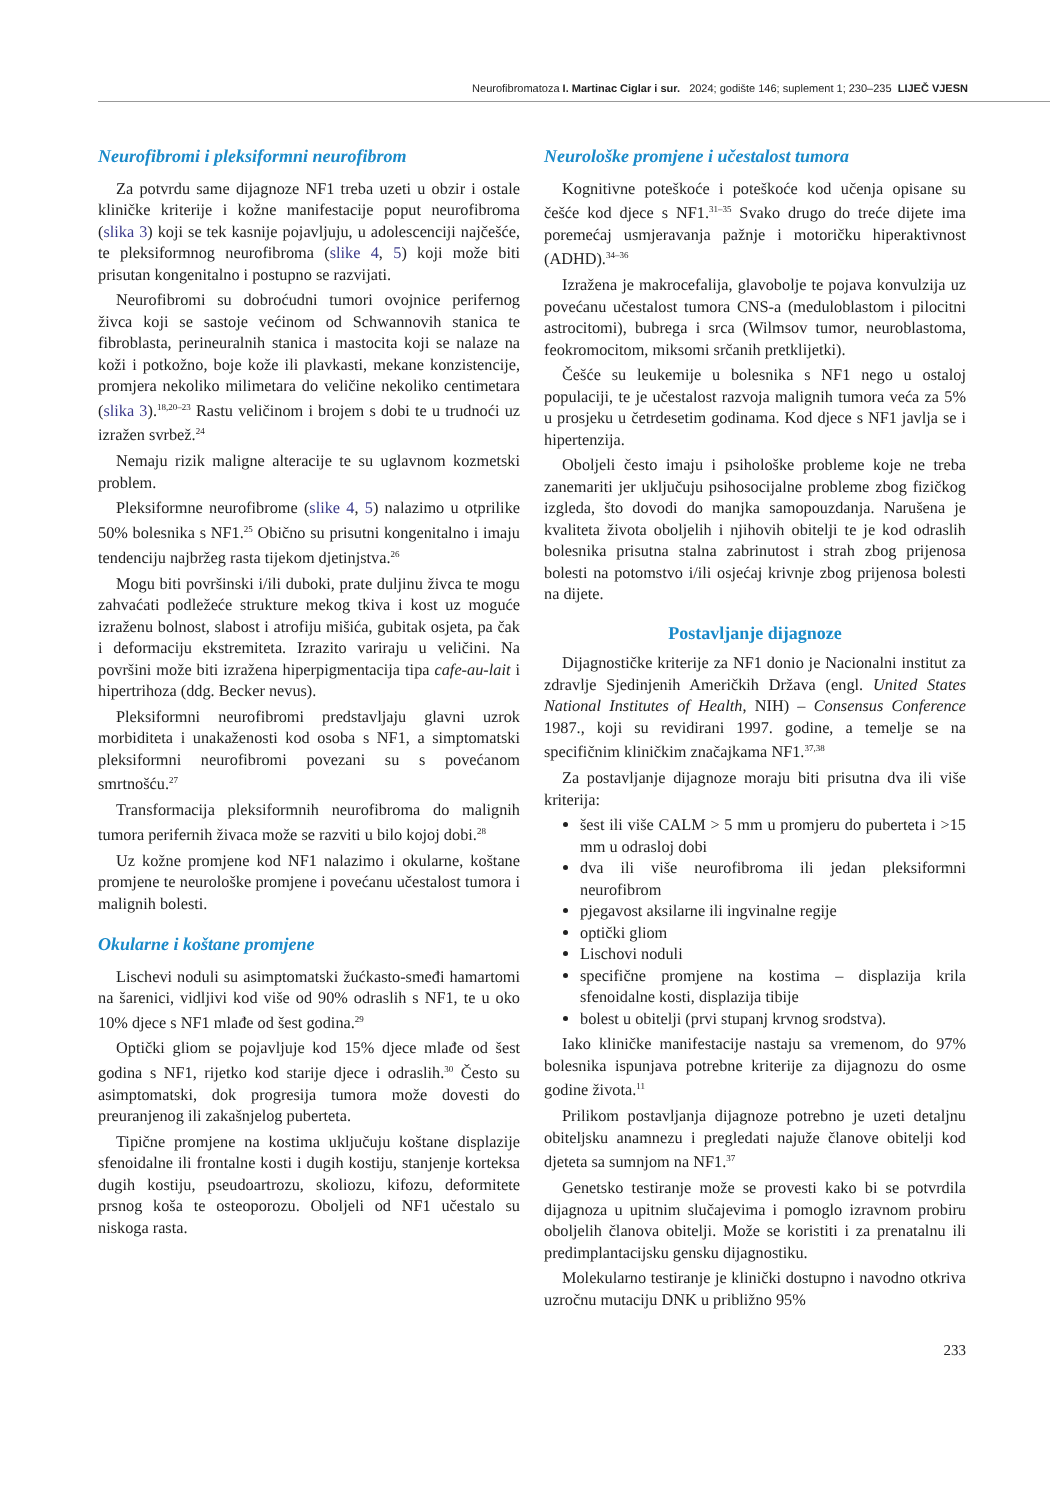Neurofibromatoza I. Martinac Ciglar i sur. 2024; godište 146; suplement 1; 230–235 LIJEČ VJESN
Neurofibromi i pleksiformni neurofibrom
Za potvrdu same dijagnoze NF1 treba uzeti u obzir i ostale kliničke kriterije i kožne manifestacije poput neurofibroma (slika 3) koji se tek kasnije pojavljuju, u adolescenciji najčešće, te pleksiformnog neurofibroma (slike 4, 5) koji može biti prisutan kongenitalno i postupno se razvijati.
Neurofibromi su dobroćudni tumori ovojnice perifernog živca koji se sastoje većinom od Schwannovih stanica te fibroblasta, perineuralnih stanica i mastocita koji se nalaze na koži i potkožno, boje kože ili plavkasti, mekane konzistencije, promjera nekoliko milimetara do veličine nekoliko centimetara (slika 3).<sup>18,20–23</sup> Rastu veličinom i brojem s dobi te u trudnoći uz izražen svrbež.<sup>24</sup>
Nemaju rizik maligne alteracije te su uglavnom kozmetski problem.
Pleksiformne neurofibrome (slike 4, 5) nalazimo u otprilike 50% bolesnika s NF1.<sup>25</sup> Obično su prisutni kongenitalno i imaju tendenciju najbržeg rasta tijekom djetinjstva.<sup>26</sup>
Mogu biti površinski i/ili duboki, prate duljinu živca te mogu zahvaćati podležeće strukture mekog tkiva i kost uz moguće izraženu bolnost, slabost i atrofiju mišića, gubitak osjeta, pa čak i deformaciju ekstremiteta. Izrazito variraju u veličini. Na površini može biti izražena hiperpigmentacija tipa cafe-au-lait i hipertrihoza (ddg. Becker nevus).
Pleksiformni neurofibromi predstavljaju glavni uzrok morbiditeta i unakaženosti kod osoba s NF1, a simptomatski pleksiformni neurofibromi povezani su s povećanom smrtnošću.<sup>27</sup>
Transformacija pleksiformnih neurofibroma do malignih tumora perifernih živaca može se razviti u bilo kojoj dobi.<sup>28</sup>
Uz kožne promjene kod NF1 nalazimo i okularne, koštane promjene te neurološke promjene i povećanu učestalost tumora i malignih bolesti.
Okularne i koštane promjene
Lischevi noduli su asimptomatski žućkasto-smeđi hamartomi na šarenici, vidljivi kod više od 90% odraslih s NF1, te u oko 10% djece s NF1 mlađe od šest godina.<sup>29</sup>
Optički gliom se pojavljuje kod 15% djece mlađe od šest godina s NF1, rijetko kod starije djece i odraslih.<sup>30</sup> Često su asimptomatski, dok progresija tumora može dovesti do preuranjenog ili zakašnjelog puberteta.
Tipične promjene na kostima uključuju koštane displazije sfenoidalne ili frontalne kosti i dugih kostiju, stanjenje korteksa dugih kostiju, pseudoartrozu, skoliozu, kifozu, deformitete prsnog koša te osteoporozu. Oboljeli od NF1 učestalo su niskoga rasta.
Neurološke promjene i učestalost tumora
Kognitivne poteškoće i poteškoće kod učenja opisane su češće kod djece s NF1.<sup>31–35</sup> Svako drugo do treće dijete ima poremećaj usmjeravanja pažnje i motoričku hiperaktivnost (ADHD).<sup>34–36</sup>
Izražena je makrocefalija, glavobolje te pojava konvulzija uz povećanu učestalost tumora CNS-a (meduloblastom i pilocitni astrocitomi), bubrega i srca (Wilmsov tumor, neuroblastoma, feokromocitom, miksomi srčanih pretklijetki).
Češće su leukemije u bolesnika s NF1 nego u ostaloj populaciji, te je učestalost razvoja malignih tumora veća za 5% u prosjeku u četrdesetim godinama. Kod djece s NF1 javlja se i hipertenzija.
Oboljeli često imaju i psihološke probleme koje ne treba zanemariti jer uključuju psihosocijalne probleme zbog fizičkog izgleda, što dovodi do manjka samopouzdanja. Narušena je kvaliteta života oboljelih i njihovih obitelji te je kod odraslih bolesnika prisutna stalna zabrinutost i strah zbog prijenosa bolesti na potomstvo i/ili osjećaj krivnje zbog prijenosa bolesti na dijete.
Postavljanje dijagnoze
Dijagnostičke kriterije za NF1 donio je Nacionalni institut za zdravlje Sjedinjenih Američkih Država (engl. United States National Institutes of Health, NIH) – Consensus Conference 1987., koji su revidirani 1997. godine, a temelje se na specifičnim kliničkim značajkama NF1.<sup>37,38</sup>
Za postavljanje dijagnoze moraju biti prisutna dva ili više kriterija:
šest ili više CALM > 5 mm u promjeru do puberteta i >15 mm u odrasloj dobi
dva ili više neurofibroma ili jedan pleksiformni neurofibrom
pjegavost aksilarne ili ingvinalne regije
optički gliom
Lischovi noduli
specifične promjene na kostima – displazija krila sfenoidalne kosti, displazija tibije
bolest u obitelji (prvi stupanj krvnog srodstva).
Iako kliničke manifestacije nastaju sa vremenom, do 97% bolesnika ispunjava potrebne kriterije za dijagnozu do osme godine života.<sup>11</sup>
Prilikom postavljanja dijagnoze potrebno je uzeti detaljnu obiteljsku anamnezu i pregledati najuže članove obitelji kod djeteta sa sumnjom na NF1.<sup>37</sup>
Genetsko testiranje može se provesti kako bi se potvrdila dijagnoza u upitnim slučajevima i pomoglo izravnom probiru oboljelih članova obitelji. Može se koristiti i za prenatalnu ili predimplantacijsku gensku dijagnostiku.
Molekularno testiranje je klinički dostupno i navodno otkriva uzročnu mutaciju DNK u približno 95%
233